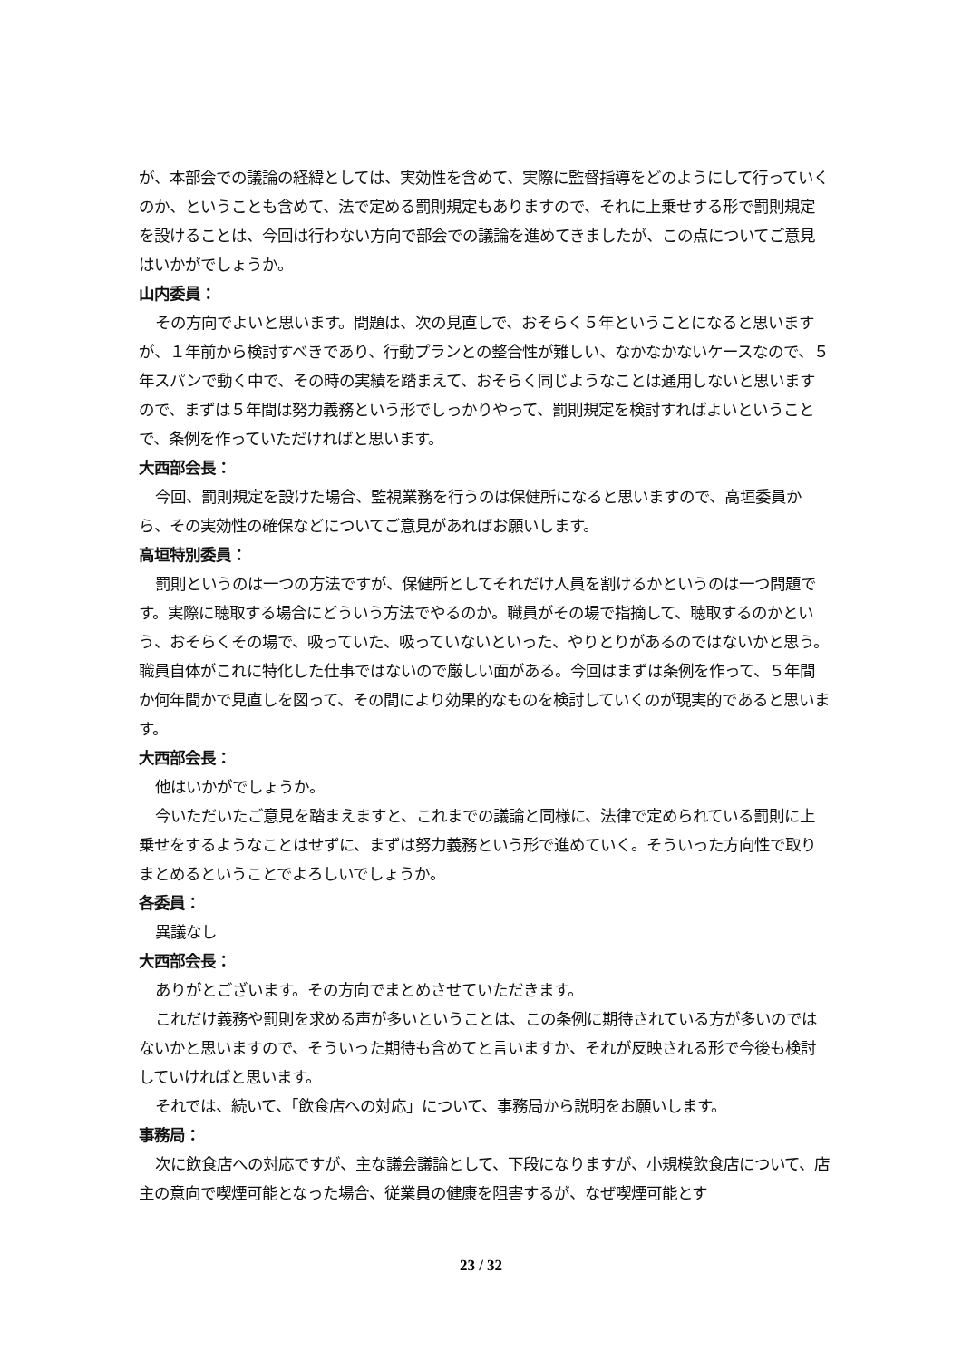が、本部会での議論の経緯としては、実効性を含めて、実際に監督指導をどのようにして行っていくのか、ということも含めて、法で定める罰則規定もありますので、それに上乗せする形で罰則規定を設けることは、今回は行わない方向で部会での議論を進めてきましたが、この点についてご意見はいかがでしょうか。
山内委員：
その方向でよいと思います。問題は、次の見直しで、おそらく５年ということになると思いますが、１年前から検討すべきであり、行動プランとの整合性が難しい、なかなかないケースなので、５年スパンで動く中で、その時の実績を踏まえて、おそらく同じようなことは通用しないと思いますので、まずは５年間は努力義務という形でしっかりやって、罰則規定を検討すればよいということで、条例を作っていただければと思います。
大西部会長：
今回、罰則規定を設けた場合、監視業務を行うのは保健所になると思いますので、高垣委員から、その実効性の確保などについてご意見があればお願いします。
高垣特別委員：
罰則というのは一つの方法ですが、保健所としてそれだけ人員を割けるかというのは一つ問題です。実際に聴取する場合にどういう方法でやるのか。職員がその場で指摘して、聴取するのかという、おそらくその場で、吸っていた、吸っていないといった、やりとりがあるのではないかと思う。職員自体がこれに特化した仕事ではないので厳しい面がある。今回はまずは条例を作って、５年間か何年間かで見直しを図って、その間により効果的なものを検討していくのが現実的であると思います。
大西部会長：
他はいかがでしょうか。
今いただいたご意見を踏まえますと、これまでの議論と同様に、法律で定められている罰則に上乗せをするようなことはせずに、まずは努力義務という形で進めていく。そういった方向性で取りまとめるということでよろしいでしょうか。
各委員：
異議なし
大西部会長：
ありがとございます。その方向でまとめさせていただきます。
これだけ義務や罰則を求める声が多いということは、この条例に期待されている方が多いのではないかと思いますので、そういった期待も含めてと言いますか、それが反映される形で今後も検討していければと思います。
それでは、続いて、「飲食店への対応」について、事務局から説明をお願いします。
事務局：
次に飲食店への対応ですが、主な議会議論として、下段になりますが、小規模飲食店について、店主の意向で喫煙可能となった場合、従業員の健康を阻害するが、なぜ喫煙可能とす
23 / 32